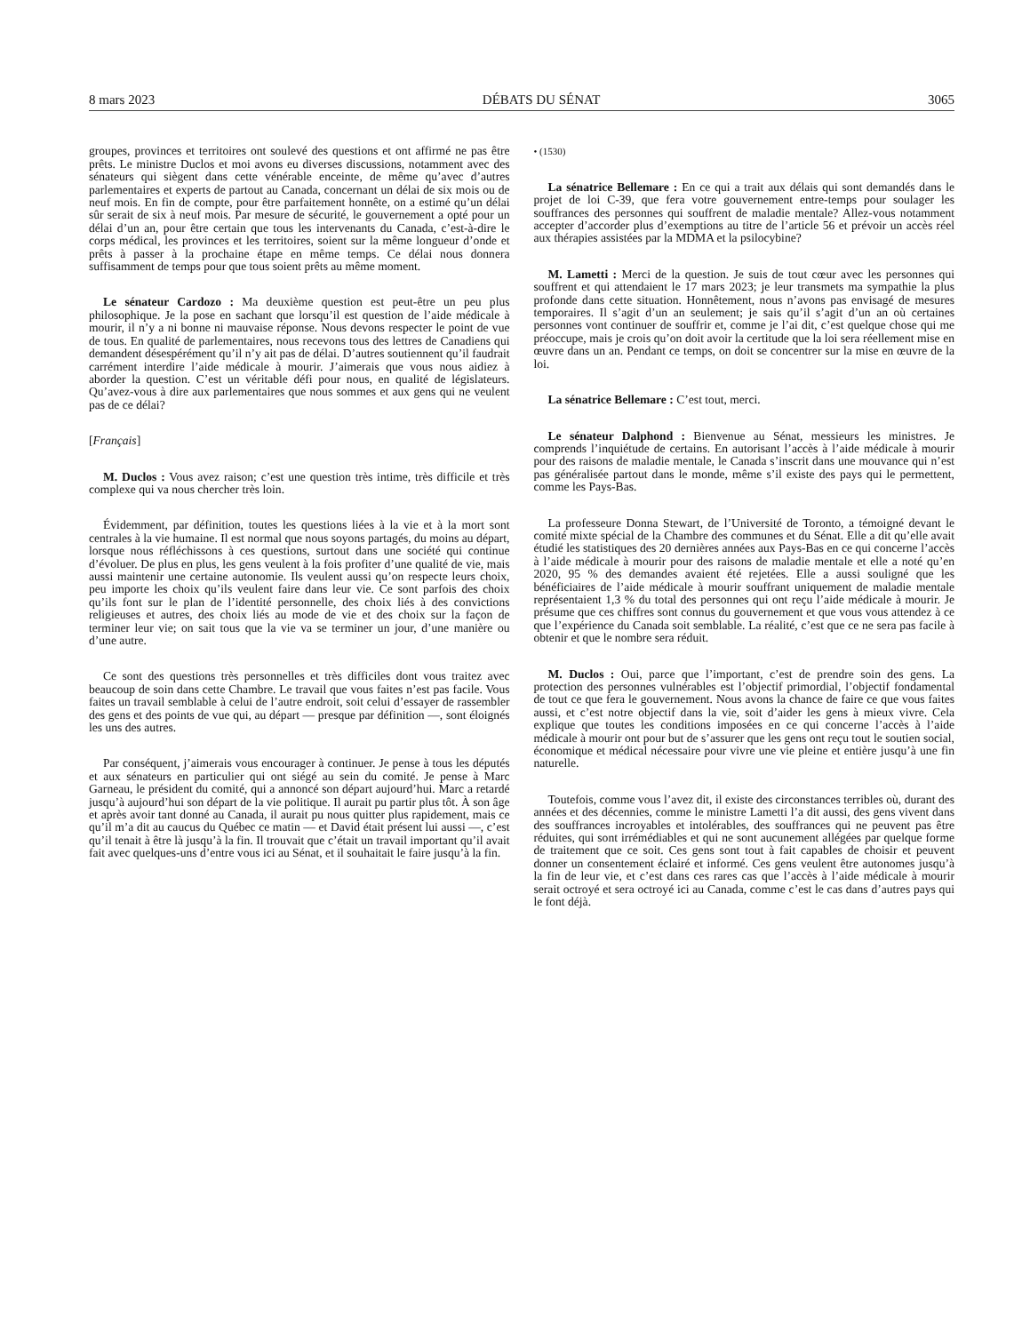8 mars 2023 DÉBATS DU SÉNAT 3065
groupes, provinces et territoires ont soulevé des questions et ont affirmé ne pas être prêts. Le ministre Duclos et moi avons eu diverses discussions, notamment avec des sénateurs qui siègent dans cette vénérable enceinte, de même qu’avec d’autres parlementaires et experts de partout au Canada, concernant un délai de six mois ou de neuf mois. En fin de compte, pour être parfaitement honnête, on a estimé qu’un délai sûr serait de six à neuf mois. Par mesure de sécurité, le gouvernement a opté pour un délai d’un an, pour être certain que tous les intervenants du Canada, c’est-à-dire le corps médical, les provinces et les territoires, soient sur la même longueur d’onde et prêts à passer à la prochaine étape en même temps. Ce délai nous donnera suffisamment de temps pour que tous soient prêts au même moment.
Le sénateur Cardozo : Ma deuxième question est peut-être un peu plus philosophique. Je la pose en sachant que lorsqu’il est question de l’aide médicale à mourir, il n’y a ni bonne ni mauvaise réponse. Nous devons respecter le point de vue de tous. En qualité de parlementaires, nous recevons tous des lettres de Canadiens qui demandent désespérément qu’il n’y ait pas de délai. D’autres soutiennent qu’il faudrait carrément interdire l’aide médicale à mourir. J’aimerais que vous nous aidiez à aborder la question. C’est un véritable défi pour nous, en qualité de législateurs. Qu’avez-vous à dire aux parlementaires que nous sommes et aux gens qui ne veulent pas de ce délai?
[Français]
M. Duclos : Vous avez raison; c’est une question très intime, très difficile et très complexe qui va nous chercher très loin.
Évidemment, par définition, toutes les questions liées à la vie et à la mort sont centrales à la vie humaine. Il est normal que nous soyons partagés, du moins au départ, lorsque nous réfléchissons à ces questions, surtout dans une société qui continue d’évoluer. De plus en plus, les gens veulent à la fois profiter d’une qualité de vie, mais aussi maintenir une certaine autonomie. Ils veulent aussi qu’on respecte leurs choix, peu importe les choix qu’ils veulent faire dans leur vie. Ce sont parfois des choix qu’ils font sur le plan de l’identité personnelle, des choix liés à des convictions religieuses et autres, des choix liés au mode de vie et des choix sur la façon de terminer leur vie; on sait tous que la vie va se terminer un jour, d’une manière ou d’une autre.
Ce sont des questions très personnelles et très difficiles dont vous traitez avec beaucoup de soin dans cette Chambre. Le travail que vous faites n’est pas facile. Vous faites un travail semblable à celui de l’autre endroit, soit celui d’essayer de rassembler des gens et des points de vue qui, au départ — presque par définition —, sont éloignés les uns des autres.
Par conséquent, j’aimerais vous encourager à continuer. Je pense à tous les députés et aux sénateurs en particulier qui ont siégé au sein du comité. Je pense à Marc Garneau, le président du comité, qui a annoncé son départ aujourd’hui. Marc a retardé jusqu’à aujourd’hui son départ de la vie politique. Il aurait pu partir plus tôt. À son âge et après avoir tant donné au Canada, il aurait pu nous quitter plus rapidement, mais ce qu’il m’a dit au caucus du Québec ce matin — et David était présent lui aussi —, c’est qu’il tenait à être là jusqu’à la fin. Il trouvait que c’était un travail important qu’il avait fait avec quelques-uns d’entre vous ici au Sénat, et il souhaitait le faire jusqu’à la fin.
• (1530)
La sénatrice Bellemare : En ce qui a trait aux délais qui sont demandés dans le projet de loi C-39, que fera votre gouvernement entre-temps pour soulager les souffrances des personnes qui souffrent de maladie mentale? Allez-vous notamment accepter d’accorder plus d’exemptions au titre de l’article 56 et prévoir un accès réel aux thérapies assistées par la MDMA et la psilocybine?
M. Lametti : Merci de la question. Je suis de tout cœur avec les personnes qui souffrent et qui attendaient le 17 mars 2023; je leur transmets ma sympathie la plus profonde dans cette situation. Honnêtement, nous n’avons pas envisagé de mesures temporaires. Il s’agit d’un an seulement; je sais qu’il s’agit d’un an où certaines personnes vont continuer de souffrir et, comme je l’ai dit, c’est quelque chose qui me préoccupe, mais je crois qu’on doit avoir la certitude que la loi sera réellement mise en œuvre dans un an. Pendant ce temps, on doit se concentrer sur la mise en œuvre de la loi.
La sénatrice Bellemare : C’est tout, merci.
Le sénateur Dalphond : Bienvenue au Sénat, messieurs les ministres. Je comprends l’inquiétude de certains. En autorisant l’accès à l’aide médicale à mourir pour des raisons de maladie mentale, le Canada s’inscrit dans une mouvance qui n’est pas généralisée partout dans le monde, même s’il existe des pays qui le permettent, comme les Pays-Bas.
La professeure Donna Stewart, de l’Université de Toronto, a témoigné devant le comité mixte spécial de la Chambre des communes et du Sénat. Elle a dit qu’elle avait étudié les statistiques des 20 dernières années aux Pays-Bas en ce qui concerne l’accès à l’aide médicale à mourir pour des raisons de maladie mentale et elle a noté qu’en 2020, 95 % des demandes avaient été rejetées. Elle a aussi souligné que les bénéficiaires de l’aide médicale à mourir souffrant uniquement de maladie mentale représentaient 1,3 % du total des personnes qui ont reçu l’aide médicale à mourir. Je présume que ces chiffres sont connus du gouvernement et que vous vous attendez à ce que l’expérience du Canada soit semblable. La réalité, c’est que ce ne sera pas facile à obtenir et que le nombre sera réduit.
M. Duclos : Oui, parce que l’important, c’est de prendre soin des gens. La protection des personnes vulnérables est l’objectif primordial, l’objectif fondamental de tout ce que fera le gouvernement. Nous avons la chance de faire ce que vous faites aussi, et c’est notre objectif dans la vie, soit d’aider les gens à mieux vivre. Cela explique que toutes les conditions imposées en ce qui concerne l’accès à l’aide médicale à mourir ont pour but de s’assurer que les gens ont reçu tout le soutien social, économique et médical nécessaire pour vivre une vie pleine et entière jusqu’à une fin naturelle.
Toutefois, comme vous l’avez dit, il existe des circonstances terribles où, durant des années et des décennies, comme le ministre Lametti l’a dit aussi, des gens vivent dans des souffrances incroyables et intolérables, des souffrances qui ne peuvent pas être réduites, qui sont irrémédiables et qui ne sont aucunement allégées par quelque forme de traitement que ce soit. Ces gens sont tout à fait capables de choisir et peuvent donner un consentement éclairé et informé. Ces gens veulent être autonomes jusqu’à la fin de leur vie, et c’est dans ces rares cas que l’accès à l’aide médicale à mourir serait octroyé et sera octroyé ici au Canada, comme c’est le cas dans d’autres pays qui le font déjà.